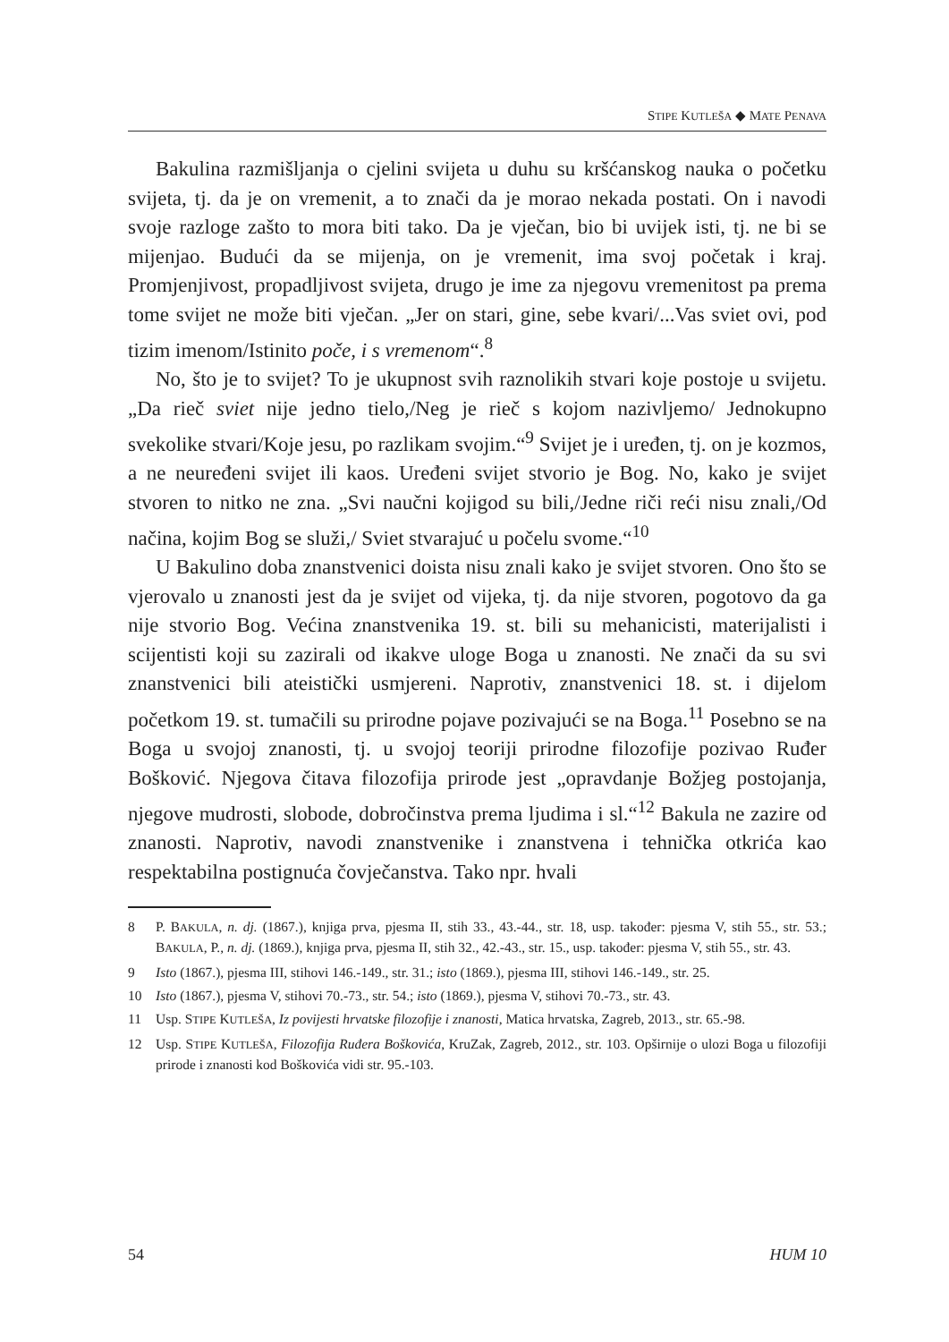STIPE KUTLEŠA ◆ MATE PENAVA
Bakulina razmišljanja o cjelini svijeta u duhu su kršćanskog nauka o početku svijeta, tj. da je on vremenit, a to znači da je morao nekada postati. On i navodi svoje razloge zašto to mora biti tako. Da je vječan, bio bi uvijek isti, tj. ne bi se mijenjao. Budući da se mijenja, on je vremenit, ima svoj početak i kraj. Promjenjivost, propadljivost svijeta, drugo je ime za njegovu vremenitost pa prema tome svijet ne može biti vječan. „Jer on stari, gine, sebe kvari/...Vas sviet ovi, pod tizim imenom/Istinito poče, i s vremenom“.<sup>8</sup>
No, što je to svijet? To je ukupnost svih raznolikih stvari koje postoje u svijetu. „Da rieč sviet nije jedno tielo,/Neg je rieč s kojom nazivljemo/ Jednokupno svekolike stvari/Koje jesu, po razlikam svojim.“<sup>9</sup> Svijet je i uređen, tj. on je kozmos, a ne neuređeni svijet ili kaos. Uređeni svijet stvorio je Bog. No, kako je svijet stvoren to nitko ne zna. „Svi naučni kojigod su bili,/Jedne riči reći nisu znali,/Od načina, kojim Bog se služi,/ Sviet stvarajuć u počelu svome.“<sup>10</sup>
U Bakulino doba znanstvenici doista nisu znali kako je svijet stvoren. Ono što se vjerovalo u znanosti jest da je svijet od vijeka, tj. da nije stvoren, pogotovo da ga nije stvorio Bog. Većina znanstvenika 19. st. bili su mehanicisti, materijalisti i scijentisti koji su zazirali od ikakve uloge Boga u znanosti. Ne znači da su svi znanstvenici bili ateistički usmjereni. Naprotiv, znanstvenici 18. st. i dijelom početkom 19. st. tumačili su prirodne pojave pozivajući se na Boga.<sup>11</sup> Posebno se na Boga u svojoj znanosti, tj. u svojoj teoriji prirodne filozofije pozivao Ruđer Bošković. Njegova čitava filozofija prirode jest „opravdanje Božjeg postojanja, njegove mudrosti, slobode, dobročinstva prema ljudima i sl.“<sup>12</sup> Bakula ne zazire od znanosti. Naprotiv, navodi znanstvenike i znanstvena i tehnička otkrića kao respektabilna postignuća čovječanstva. Tako npr. hvali
8 P. BAKULA, n. dj. (1867.), knjiga prva, pjesma II, stih 33., 43.-44., str. 18, usp. također: pjesma V, stih 55., str. 53.; BAKULA, P., n. dj. (1869.), knjiga prva, pjesma II, stih 32., 42.-43., str. 15., usp. također: pjesma V, stih 55., str. 43.
9 Isto (1867.), pjesma III, stihovi 146.-149., str. 31.; isto (1869.), pjesma III, stihovi 146.-149., str. 25.
10 Isto (1867.), pjesma V, stihovi 70.-73., str. 54.; isto (1869.), pjesma V, stihovi 70.-73., str. 43.
11 Usp. STIPE KUTLEŠA, Iz povijesti hrvatske filozofije i znanosti, Matica hrvatska, Zagreb, 2013., str. 65.-98.
12 Usp. STIPE KUTLEŠA, Filozofija Ruđera Boškovića, KruZak, Zagreb, 2012., str. 103. Opširnije o ulozi Boga u filozofiji prirode i znanosti kod Boškovića vidi str. 95.-103.
54 HUM 10